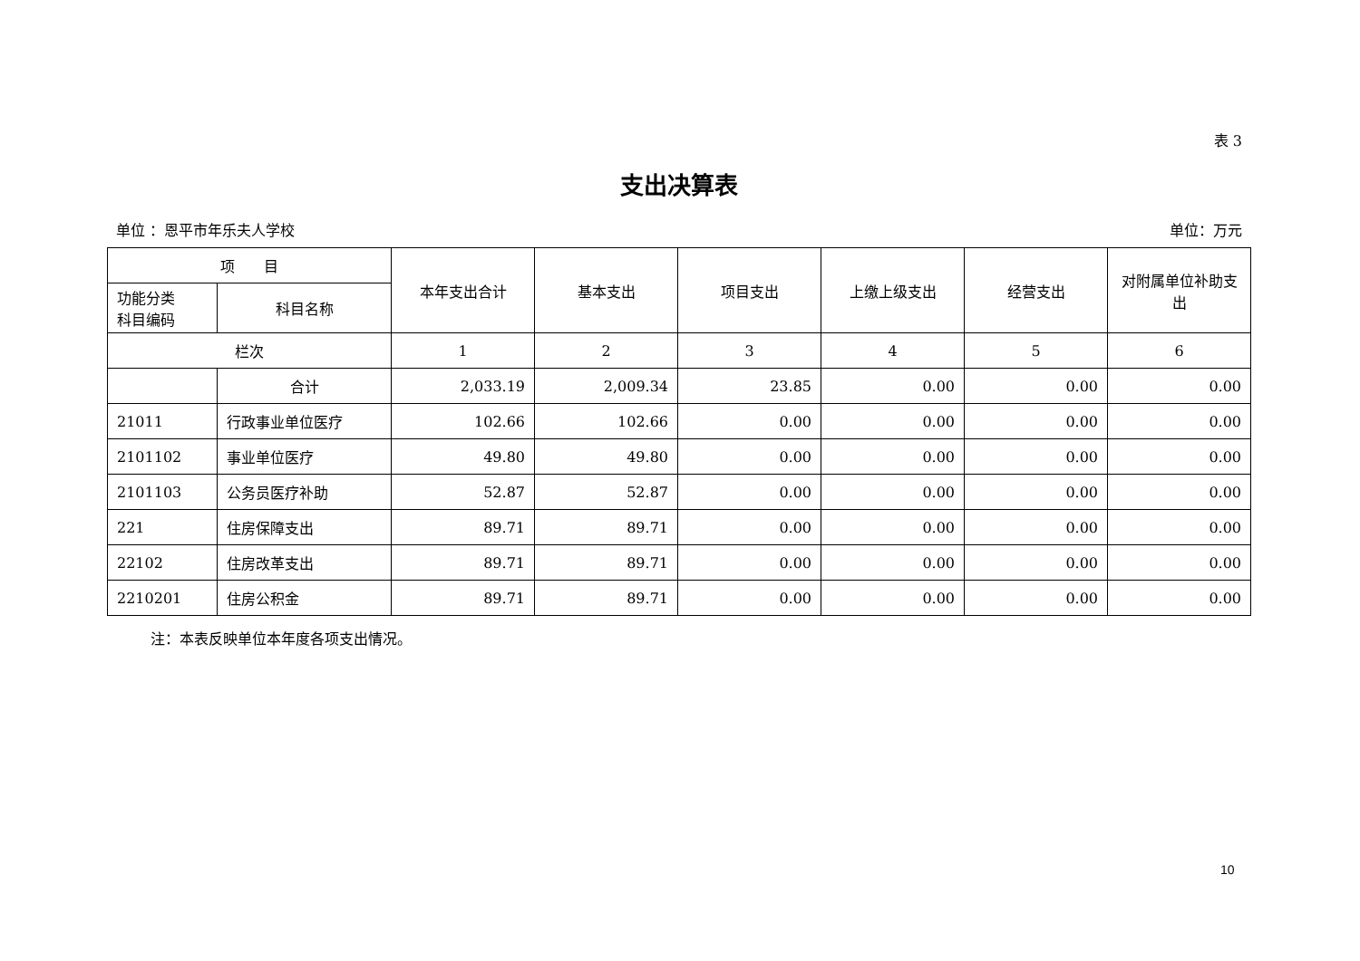表 3
支出决算表
单位 ：恩平市年乐夫人学校 单位：万元
| 项 目 | | 本年支出合计 | 基本支出 | 项目支出 | 上缴上级支出 | 经营支出 | 对附属单位补助支出 |
| --- | --- | --- | --- | --- | --- | --- | --- |
| 功能分类 科目编码 | 科目名称 | | | | | | |
| 栏次 | | 1 | 2 | 3 | 4 | 5 | 6 |
| | 合计 | 2,033.19 | 2,009.34 | 23.85 | 0.00 | 0.00 | 0.00 |
| 21011 | 行政事业单位医疗 | 102.66 | 102.66 | 0.00 | 0.00 | 0.00 | 0.00 |
| 2101102 | 事业单位医疗 | 49.80 | 49.80 | 0.00 | 0.00 | 0.00 | 0.00 |
| 2101103 | 公务员医疗补助 | 52.87 | 52.87 | 0.00 | 0.00 | 0.00 | 0.00 |
| 221 | 住房保障支出 | 89.71 | 89.71 | 0.00 | 0.00 | 0.00 | 0.00 |
| 22102 | 住房改革支出 | 89.71 | 89.71 | 0.00 | 0.00 | 0.00 | 0.00 |
| 2210201 | 住房公积金 | 89.71 | 89.71 | 0.00 | 0.00 | 0.00 | 0.00 |
注：本表反映单位本年度各项支出情况。
10